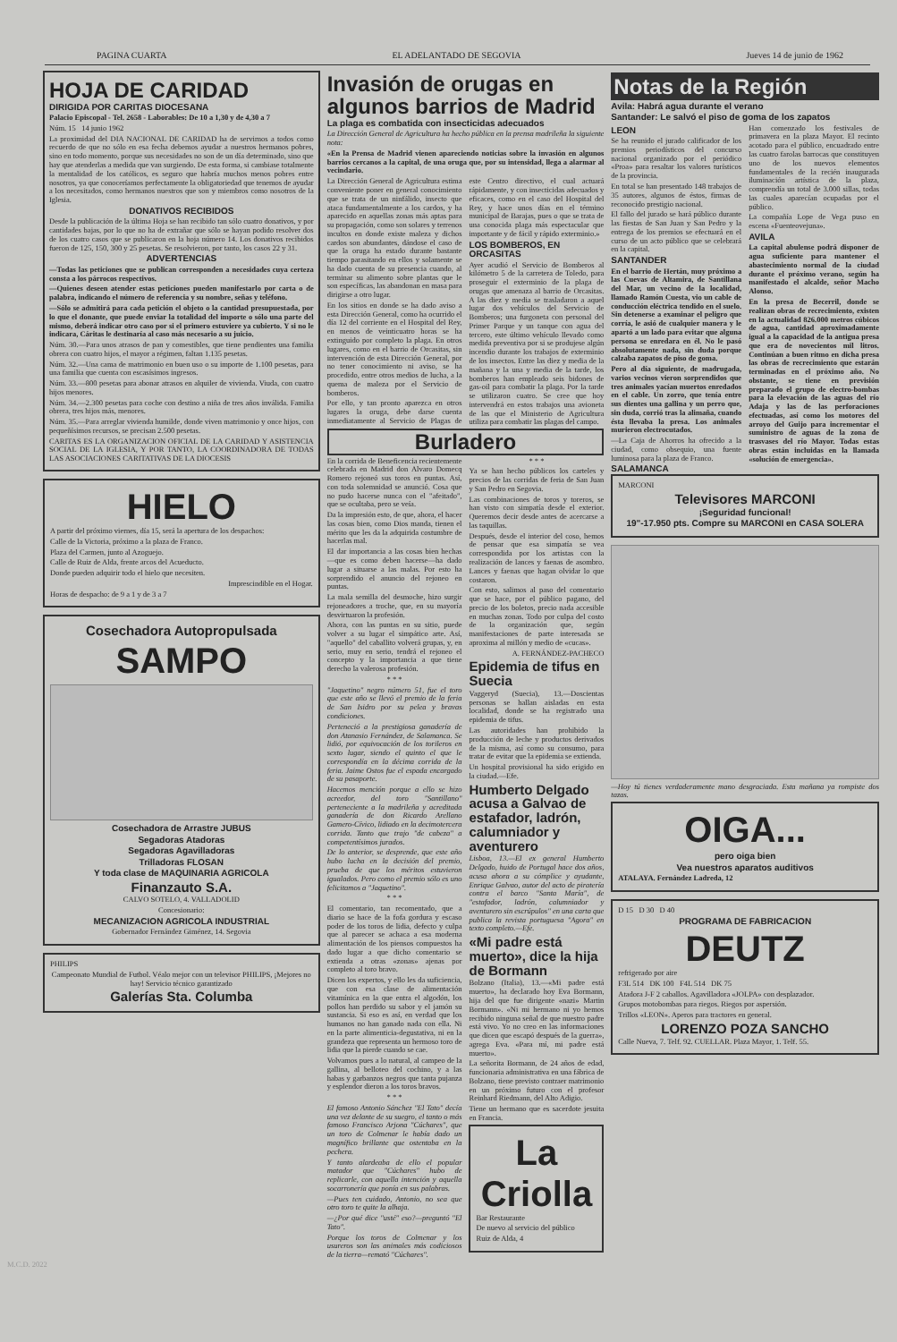PAGINA CUARTA EL ADELANTADO DE SEGOVIA Jueves 14 de junio de 1962
HOJA DE CARIDAD
DIRIGIDA POR CARITAS DIOCESANA
Palacio Episcopal - Tel. 2658 - Laborables: De 10 a 1,30 y de 4,30 a 7
Núm. 15 14 junio 1962
La proximidad del DIA NACIONAL DE CARIDAD ha de servirnos a todos como recuerdo de que no sólo en esa fecha debemos ayudar a nuestros hermanos pobres, sino en todo momento, porque sus necesidades no son de un día determinado, sino que hay que atenderlas a medida que van surgiendo. De esta forma, si cambiase totalmente la mentalidad de los católicos, es seguro que habría muchos menos pobres entre nosotros, ya que conoceríamos perfectamente la obligatoriedad que tenemos de ayudar a los necesitados, como hermanos nuestros que son y miembros como nosotros de la Iglesia.
DONATIVOS RECIBIDOS
Desde la publicación de la última Hoja se han recibido tan sólo cuatro donativos, y por cantidades bajas, por lo que no ha de extrañar que sólo se hayan podido resolver dos de los cuatro casos que se publicaron en la hoja número 14. Los donativos recibidos fueron de 125, 150, 300 y 25 pesetas. Se resolvieron, por tanto, los casos 22 y 31.
ADVERTENCIAS
—Todas las peticiones que se publican corresponden a necesidades cuya certeza consta a los párrocos respectivos.
—Quienes deseen atender estas peticiones pueden manifestarlo por carta o de palabra, indicando el número de referencia y su nombre, señas y teléfono.
—Sólo se admitirá para cada petición el objeto o la cantidad presupuestada, por lo que el donante, que puede enviar la totalidad del importe o sólo una parte del mismo, deberá indicar otro caso por si el primero estuviere ya cubierto. Y si no le indicara, Cáritas le destinaría al caso más necesario a su juicio.
Núm. 30.—Para unos atrasos de pan y comestibles, que tiene pendientes una familia obrera con cuatro hijos, el mayor a régimen, faltan 1.135 pesetas.
Núm. 32.—Una cama de matrimonio en buen uso o su importe de 1.100 pesetas, para una familia que cuenta con escasísimos ingresos.
Núm. 33.—800 pesetas para abonar atrasos en alquiler de vivienda. Viuda, con cuatro hijos menores.
Núm. 34.—2.300 pesetas para coche con destino a niña de tres años inválida. Familia obrera, tres hijos más, menores.
Núm. 35.—Para arreglar vivienda humilde, donde viven matrimonio y once hijos, con pequeñísimos recursos, se precisan 2.500 pesetas.
CARITAS ES LA ORGANIZACION OFICIAL DE LA CARIDAD Y ASISTENCIA SOCIAL DE LA IGLESIA, Y POR TANTO, LA COORDINADORA DE TODAS LAS ASOCIACIONES CARITATIVAS DE LA DIOCESIS
HIELO
A partir del próximo viernes, día 15, será la apertura de los despachos:
Calle de la Victoria, próximo a la plaza de Franco.
Plaza del Carmen, junto al Azoguejo.
Calle de Ruiz de Alda, frente arcos del Acueducto.
Donde pueden adquirir todo el hielo que necesiten.
Imprescindible en el Hogar.
Horas de despacho: de 9 a 1 y de 3 a 7
Cosechadora Autopropulsada
SAMPO
Cosechadora de Arrastre JUBUS
Segadoras Atadoras
Segadoras Agavilladoras
Trilladoras FLOSAN
Y toda clase de MAQUINARIA AGRICOLA
Finanzauto S.A.
CALVO SOTELO, 4. VALLADOLID
Concesionario:
MECANIZACION AGRICOLA INDUSTRIAL
Gobernador Fernández Giménez, 14. Segovia
PHILIPS
Campeonato Mundial de Futbol. Véalo mejor con un televisor PHILIPS, ¡Mejores no hay! Servicio técnico garantizado
Galerías Sta. Columba
Invasión de orugas en algunos barrios de Madrid
La plaga es combatida con insecticidas adecuados
La Dirección General de Agricultura ha hecho pública en la prensa madrileña la siguiente nota:
«En la Prensa de Madrid vienen apareciendo noticias sobre la invasión en algunos barrios cercanos a la capital, de una oruga que, por su intensidad, llega a alarmar al vecindario.
La Dirección General de Agricultura estima conveniente poner en general conocimiento que se trata de un ninfálido, insecto que ataca fundamentalmente a los cardos, y ha aparecido en aquellas zonas más aptas para su propagación, como son solares y terrenos incultos en donde existe maleza y dichos cardos son abundantes, dándose el caso de que la oruga ha estado durante bastante tiempo parasitando en ellos y solamente se ha dado cuenta de su presencia cuando, al terminar su alimento sobre plantas que le son específicas, las abandonan en masa para dirigirse a otro lugar.
En los sitios en donde se ha dado aviso a esta Dirección General, como ha ocurrido el día 12 del corriente en el Hospital del Rey, en menos de veinticuatro horas se ha extinguido por completo la plaga. En otros lugares, como en el barrio de Orcasitas, sin intervención de esta Dirección General, por no tener conocimiento ni aviso, se ha procedido, entre otros medios de lucha, a la quema de maleza por el Servicio de bomberos.
Por ello, y tan pronto aparezca en otros lugares la oruga, debe darse cuenta inmediatamente al Servicio de Plagas de este Centro directivo, el cual actuará rápidamente, y con insecticidas adecuados y eficaces, como en el caso del Hospital del Rey, y hace unos días en el término municipal de Barajas, pues o que se trata de una conocida plaga más espectacular que importante y de fácil y rápido exterminio.»
LOS BOMBEROS, EN ORCASITAS
Ayer acudió el Servicio de Bomberos al kilómetro 5 de la carretera de Toledo, para proseguir el exterminio de la plaga de orugas que amenaza al barrio de Orcasitas. A las diez y media se trasladaron a aquel lugar dos vehículos del Servicio de Bomberos; una furgoneta con personal del Primer Parque y un tanque con agua del tercero, este último vehículo llevado como medida preventiva por si se produjese algún incendio durante los trabajos de exterminio de los insectos. Entre las diez y media de la mañana y la una y media de la tarde, los bomberos han empleado seis bidones de gas-oil para combatir la plaga. Por la tarde se utilizaron cuatro. Se cree que hoy intervendrá en estos trabajos una avioneta de las que el Ministerio de Agricultura utiliza para combatir las plagas del campo.
Burladero
En la corrida de Beneficencia recientemente celebrada en Madrid don Alvaro Domecq Romero rejoneó sus toros en puntas. Así, con toda solemnidad se anunció. Cosa que no pudo hacerse nunca con el "afeitado", que se ocultaba, pero se veía.
Da la impresión esto, de que, ahora, el hacer las cosas bien, como Dios manda, tienen el mérito que les da la adquirida costumbre de hacerlas mal.
El dar importancia a las cosas bien hechas—que es como deben hacerse—ha dado lugar a situarse a las malas. Por esto ha sorprendido el anuncio del rejoneo en puntas.
La mala semilla del desmoche, hizo surgir rejoneadores a troche, que, en su mayoría desvirtuaron la profesión.
Ahora, con las puntas en su sitio, puede volver a su lugar el simpático arte. Así, "aquello" del caballito volverá grupas, y, en serio, muy en serio, tendrá el rejoneo el concepto y la importancia a que tiene derecho la valerosa profesión.
* * *
"Jaquetino" negro número 51, fue el toro que este año se llevó el premio de la feria de San Isidro por su pelea y bravas condiciones.
Perteneció a la prestigiosa ganadería de don Atanasio Fernández, de Salamanca. Se lidió, por equivocación de los torileros en sexto lugar, siendo el quinto el que le correspondía en la décima corrida de la feria. Jaime Ostos fue el espada encargado de su pasaporte.
Hacemos mención porque a ello se hizo acreedor, del toro "Santillano" perteneciente a la madrileña y acreditada ganadería de don Ricardo Arellano Gamero-Cívico, lidiado en la decimotercera corrida. Tanto que trajo "de cabeza" a competentísimos jurados.
De lo anterior, se desprende, que este año hubo lucha en la decisión del premio, prueba de que los méritos estuvieron igualados. Pero como el premio sólo es uno felicitamos a "Jaquetino".
* * *
El comentario, tan recomentado, que a diario se hace de la fofa gordura y escaso poder de los toros de lidia, defecto y culpa que al parecer se achaca a esa moderna alimentación de los piensos compuestos ha dado lugar a que dicho comentario se extienda a otras «zonas» ajenas por completo al toro bravo.
Dicen los expertos, y ello les da suficiencia, que con esa clase de alimentación vitamínica en la que entra el algodón, los pollos han perdido su sabor y el jamón su sustancia. Si eso es así, en verdad que los humanos no han ganado nada con ella. Ni en la parte alimenticia-degustativa, ni en la grandeza que representa un hermoso toro de lidia que la pierde cuando se cae.
Volvamos pues a lo natural, al campeo de la gallina, al belloteo del cochino, y a las habas y garbanzos negros que tanta pujanza y esplendor dieron a los toros bravos.
* * *
El famoso Antonio Sánchez "El Tato" decía una vez delante de su suegro, el tanto o más famoso Francisco Arjona "Cúchares", que un toro de Colmenar le había dado un magnífico brillante que ostentaba en la pechera.
Y tanto alardeaba de ello el popular matador que "Cúchares" hubo de replicarle, con aquella intención y aquella socarronería que ponía en sus palabras.
—Pues ten cuidado, Antonio, no sea que otro toro te quite la alhaja.
—¿Por qué dice "usté" eso?—preguntó "El Tato".
Porque los toros de Colmenar y los usureros son las animales más codiciosos de la tierra—remató "Cúchares".
* * *
Ya se han hecho públicos los carteles y precios de las corridas de feria de San Juan y San Pedro en Segovia.
Las combinaciones de toros y toreros, se han visto con simpatía desde el exterior. Queremos decir desde antes de acercarse a las taquillas.
Después, desde el interior del coso, hemos de pensar que esa simpatía se vea correspondida por los artistas con la realización de lances y faenas de asombro. Lances y faenas que hagan olvidar lo que costaron.
Con esto, salimos al paso del comentario que se hace, por el público pagano, del precio de los boletos, precio nada accesible en muchas zonas. Todo por culpa del costo de la organización que, según manifestaciones de parte interesada se aproxima al millón y medio de «cucas».
A. FERNÁNDEZ-PACHECO
Epidemia de tifus en Suecia
Vaggeryd (Suecia), 13.—Doscientas personas se hallan aisladas en esta localidad, donde se ha registrado una epidemia de tifus.
Las autoridades han prohibido la producción de leche y productos derivados de la misma, así como su consumo, para tratar de evitar que la epidemia se extienda.
Un hospital provisional ha sido erigido en la ciudad.—Efe.
Humberto Delgado acusa a Galvao de estafador, ladrón, calumniador y aventurero
Lisboa, 13.—El ex general Humberto Delgado, huido de Portugal hace dos años, acusa ahora a su cómplice y ayudante, Enrique Galvao, autor del acto de piratería contra el barco "Santa María", de "estafador, ladrón, calumniador y aventurero sin escrúpulos" en una carta que publica la revista portuguesa "Agora" en texto completo.—Efe.
«Mi padre está muerto», dice la hija de Bormann
Bolzano (Italia), 13.—«Mi padre está muerto», ha declarado hoy Eva Bormann, hija del que fue dirigente «nazi» Martin Bormann». «Ni mi hermano ni yo hemos recibido ninguna señal de que nuestro padre está vivo. Yo no creo en las informaciones que dicen que escapó después de la guerra», agrega Eva. «Para mí, mi padre está muerto».
La señorita Bormann, de 24 años de edad, funcionaria administrativa en una fábrica de Bolzano, tiene previsto contraer matrimonio en un próximo futuro con el profesor Reinhard Riedmann, del Alto Adigio.
Tiene un hermano que es sacerdote jesuita en Francia.
La Criolla
Bar Restaurante
De nuevo al servicio del público
Ruiz de Alda, 4
Notas de la Región
Avila: Habrá agua durante el verano
Santander: Le salvó el piso de goma de los zapatos
LEON
Se ha reunido el jurado calificador de los premios periodísticos del concurso nacional organizado por el periódico «Proa» para resaltar los valores turísticos de la provincia.
En total se han presentado 148 trabajos de 35 autores, algunos de éstos, firmas de reconocido prestigio nacional.
El fallo del jurado se hará público durante las fiestas de San Juan y San Pedro y la entrega de los premios se efectuará en el curso de un acto público que se celebrará en la capital.
SANTANDER
En el barrio de Hertán, muy próximo a las Cuevas de Altamira, de Santillana del Mar, un vecino de la localidad, llamado Ramón Cuesta, vio un cable de conducción eléctrica tendido en el suelo. Sin detenerse a examinar el peligro que corría, le asió de cualquier manera y le apartó a un lado para evitar que alguna persona se enredara en él. No le pasó absolutamente nada, sin duda porque calzaba zapatos de piso de goma.
Pero al día siguiente, de madrugada, varios vecinos vieron sorprendidos que tres animales yacían muertos enredados en el cable. Un zorro, que tenía entre sus dientes una gallina y un perro que, sin duda, corrió tras la alimaña, cuando ésta llevaba la presa. Los animales murieron electrocutados.
—La Caja de Ahorros ha ofrecido a la ciudad, como obsequio, una fuente luminosa para la plaza de Franco.
SALAMANCA
Han comenzado los festivales de primavera en la plaza Mayor. El recinto acotado para el público, encuadrado entre las cuatro farolas barrocas que constituyen uno de los nuevos elementos fundamentales de la recién inaugurada iluminación artística de la plaza, comprendía un total de 3.000 sillas, todas las cuales aparecían ocupadas por el público.
La compañía Lope de Vega puso en escena «Fuenteovejuna».
AVILA
La capital abulense podrá disponer de agua suficiente para mantener el abastecimiento normal de la ciudad durante el próximo verano, según ha manifestado el alcalde, señor Macho Alonso.
En la presa de Becerril, donde se realizan obras de recrecimiento, existen en la actualidad 826.000 metros cúbicos de agua, cantidad aproximadamente igual a la capacidad de la antigua presa que era de novecientos mil litros. Continúan a buen ritmo en dicha presa las obras de recrecimiento que estarán terminadas en el próximo año. No obstante, se tiene en previsión preparado el grupo de electro-bombas para la elevación de las aguas del río Adaja y las de las perforaciones efectuadas, así como los motores del arroyo del Guijo para incrementar el suministro de aguas de la zona de trasvases del río Mayor. Todas estas obras están incluidas en la llamada «solución de emergencia».
MARCONI
Televisores MARCONI
¡Seguridad funcional!
19"-17.950 pts. Compre su MARCONI en CASA SOLERA
—Hoy tú tienes verdaderamente mano desgraciada. Esta mañana ya rompiste dos tazas.
OIGA...
pero oiga bien
Vea nuestros aparatos auditivos
ATALAYA. Fernández Ladreda, 12
D 15 D 30 D 40
PROGRAMA DE FABRICACION
DEUTZ
refrigerado por aire
F3L 514 DK 100 F4L 514 DK 75
Atadora J-F 2 caballos. Agavilladora «JOLPA» con desplazador.
Grupos motobombas para riegos. Riegos por aspersión.
Trillos «LEON». Aperos para tractores en general.
LORENZO POZA SANCHO
Calle Nueva, 7. Telf. 92. CUELLAR. Plaza Mayor, 1. Telf. 55.
M.C.D. 2022